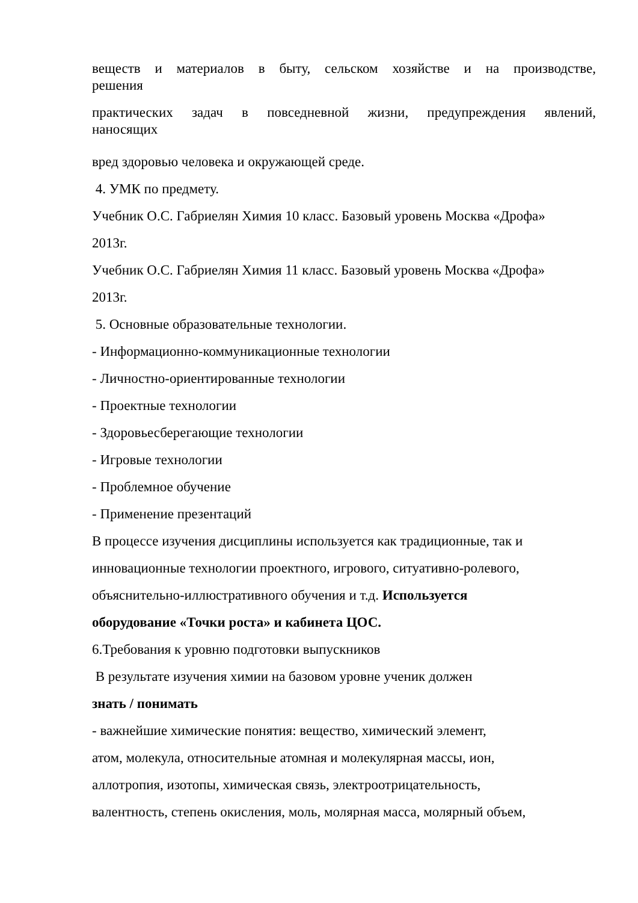веществ и материалов в быту, сельском хозяйстве и на производстве,
решения
практических задач в повседневной жизни, предупреждения явлений,
наносящих
вред здоровью человека и окружающей среде.
4. УМК по предмету.
Учебник О.С. Габриелян Химия 10 класс. Базовый уровень Москва «Дрофа»
2013г.
Учебник О.С. Габриелян Химия 11 класс. Базовый уровень Москва «Дрофа»
2013г.
5. Основные образовательные технологии.
- Информационно-коммуникационные технологии
- Личностно-ориентированные технологии
- Проектные технологии
- Здоровьесберегающие технологии
- Игровые технологии
- Проблемное обучение
- Применение презентаций
В процессе изучения дисциплины используется как традиционные, так и
инновационные технологии проектного, игрового, ситуативно-ролевого,
объяснительно-иллюстративного обучения и т.д. Используется
оборудование «Точки роста» и кабинета ЦОС.
6.Требования к уровню подготовки выпускников
В результате изучения химии на базовом уровне ученик должен
знать / понимать
- важнейшие химические понятия: вещество, химический элемент,
атом, молекула, относительные атомная и молекулярная массы, ион,
аллотропия, изотопы, химическая связь, электроотрицательность,
валентность, степень окисления, моль, молярная масса, молярный объем,